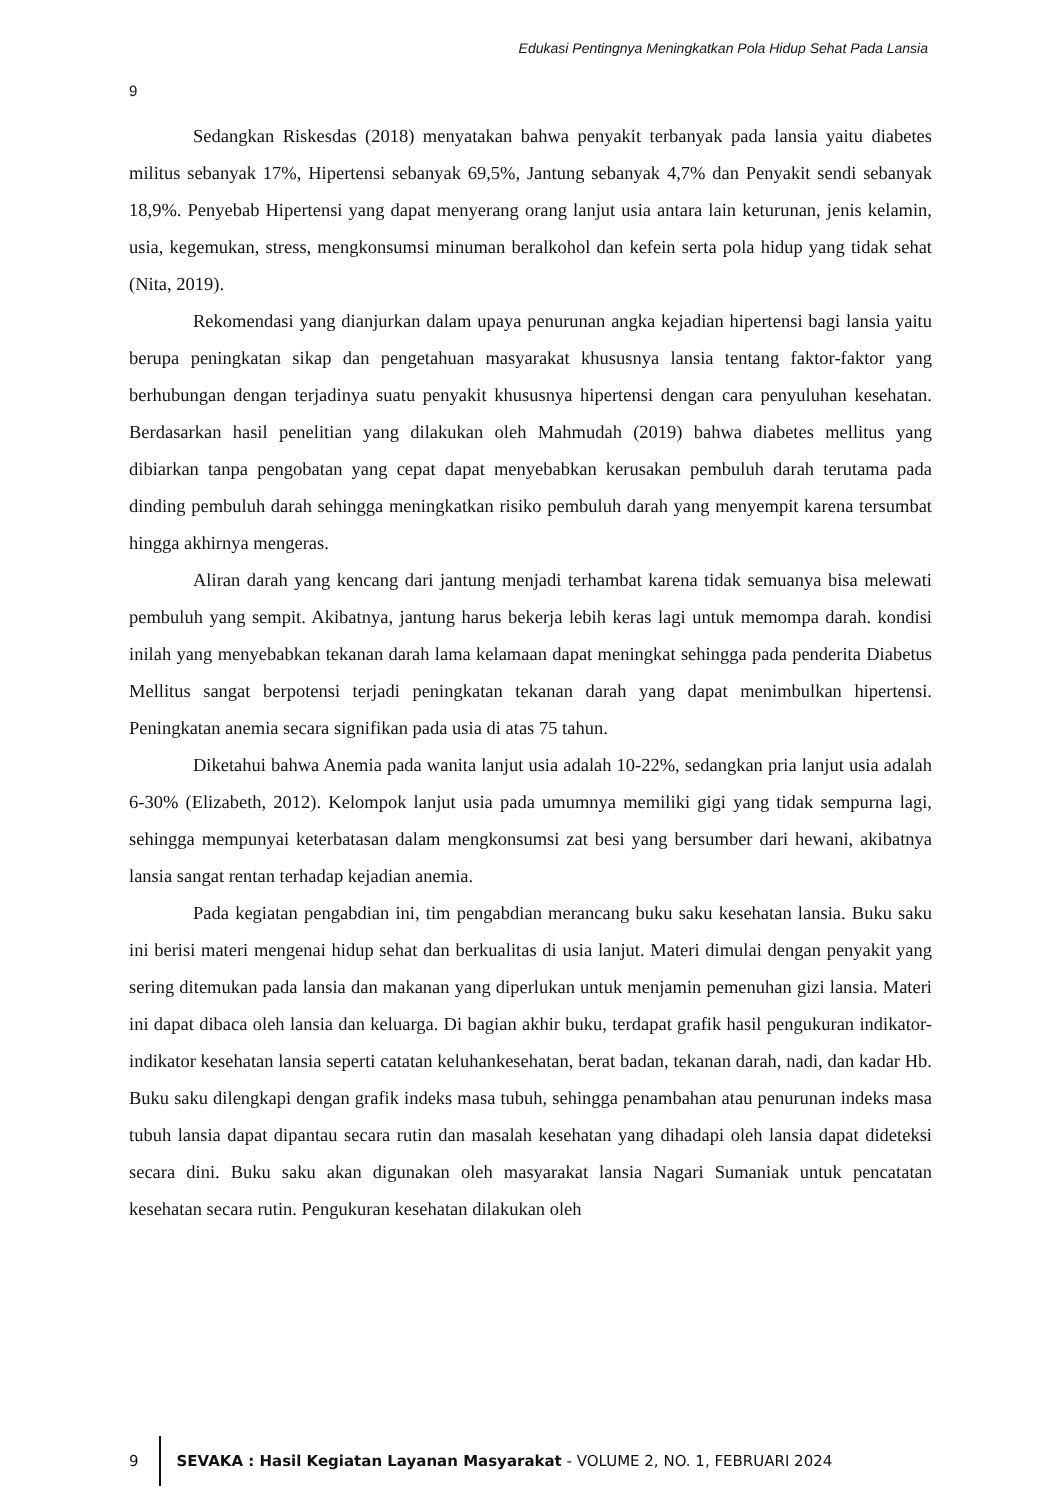Edukasi Pentingnya Meningkatkan Pola Hidup Sehat Pada Lansia
9
Sedangkan Riskesdas (2018) menyatakan bahwa penyakit terbanyak pada lansia yaitu diabetes militus sebanyak 17%, Hipertensi sebanyak 69,5%, Jantung sebanyak 4,7% dan Penyakit sendi sebanyak 18,9%. Penyebab Hipertensi yang dapat menyerang orang lanjut usia antara lain keturunan, jenis kelamin, usia, kegemukan, stress, mengkonsumsi minuman beralkohol dan kefein serta pola hidup yang tidak sehat (Nita, 2019).
Rekomendasi yang dianjurkan dalam upaya penurunan angka kejadian hipertensi bagi lansia yaitu berupa peningkatan sikap dan pengetahuan masyarakat khususnya lansia tentang faktor-faktor yang berhubungan dengan terjadinya suatu penyakit khususnya hipertensi dengan cara penyuluhan kesehatan. Berdasarkan hasil penelitian yang dilakukan oleh Mahmudah (2019) bahwa diabetes mellitus yang dibiarkan tanpa pengobatan yang cepat dapat menyebabkan kerusakan pembuluh darah terutama pada dinding pembuluh darah sehingga meningkatkan risiko pembuluh darah yang menyempit karena tersumbat hingga akhirnya mengeras.
Aliran darah yang kencang dari jantung menjadi terhambat karena tidak semuanya bisa melewati pembuluh yang sempit. Akibatnya, jantung harus bekerja lebih keras lagi untuk memompa darah. kondisi inilah yang menyebabkan tekanan darah lama kelamaan dapat meningkat sehingga pada penderita Diabetus Mellitus sangat berpotensi terjadi peningkatan tekanan darah yang dapat menimbulkan hipertensi. Peningkatan anemia secara signifikan pada usia di atas 75 tahun.
Diketahui bahwa Anemia pada wanita lanjut usia adalah 10-22%, sedangkan pria lanjut usia adalah 6-30% (Elizabeth, 2012). Kelompok lanjut usia pada umumnya memiliki gigi yang tidak sempurna lagi, sehingga mempunyai keterbatasan dalam mengkonsumsi zat besi yang bersumber dari hewani, akibatnya lansia sangat rentan terhadap kejadian anemia.
Pada kegiatan pengabdian ini, tim pengabdian merancang buku saku kesehatan lansia. Buku saku ini berisi materi mengenai hidup sehat dan berkualitas di usia lanjut. Materi dimulai dengan penyakit yang sering ditemukan pada lansia dan makanan yang diperlukan untuk menjamin pemenuhan gizi lansia. Materi ini dapat dibaca oleh lansia dan keluarga. Di bagian akhir buku, terdapat grafik hasil pengukuran indikator-indikator kesehatan lansia seperti catatan keluhankesehatan, berat badan, tekanan darah, nadi, dan kadar Hb. Buku saku dilengkapi dengan grafik indeks masa tubuh, sehingga penambahan atau penurunan indeks masa tubuh lansia dapat dipantau secara rutin dan masalah kesehatan yang dihadapi oleh lansia dapat dideteksi secara dini. Buku saku akan digunakan oleh masyarakat lansia Nagari Sumaniak untuk pencatatan kesehatan secara rutin. Pengukuran kesehatan dilakukan oleh
9 SEVAKA : Hasil Kegiatan Layanan Masyarakat - VOLUME 2, NO. 1, FEBRUARI 2024